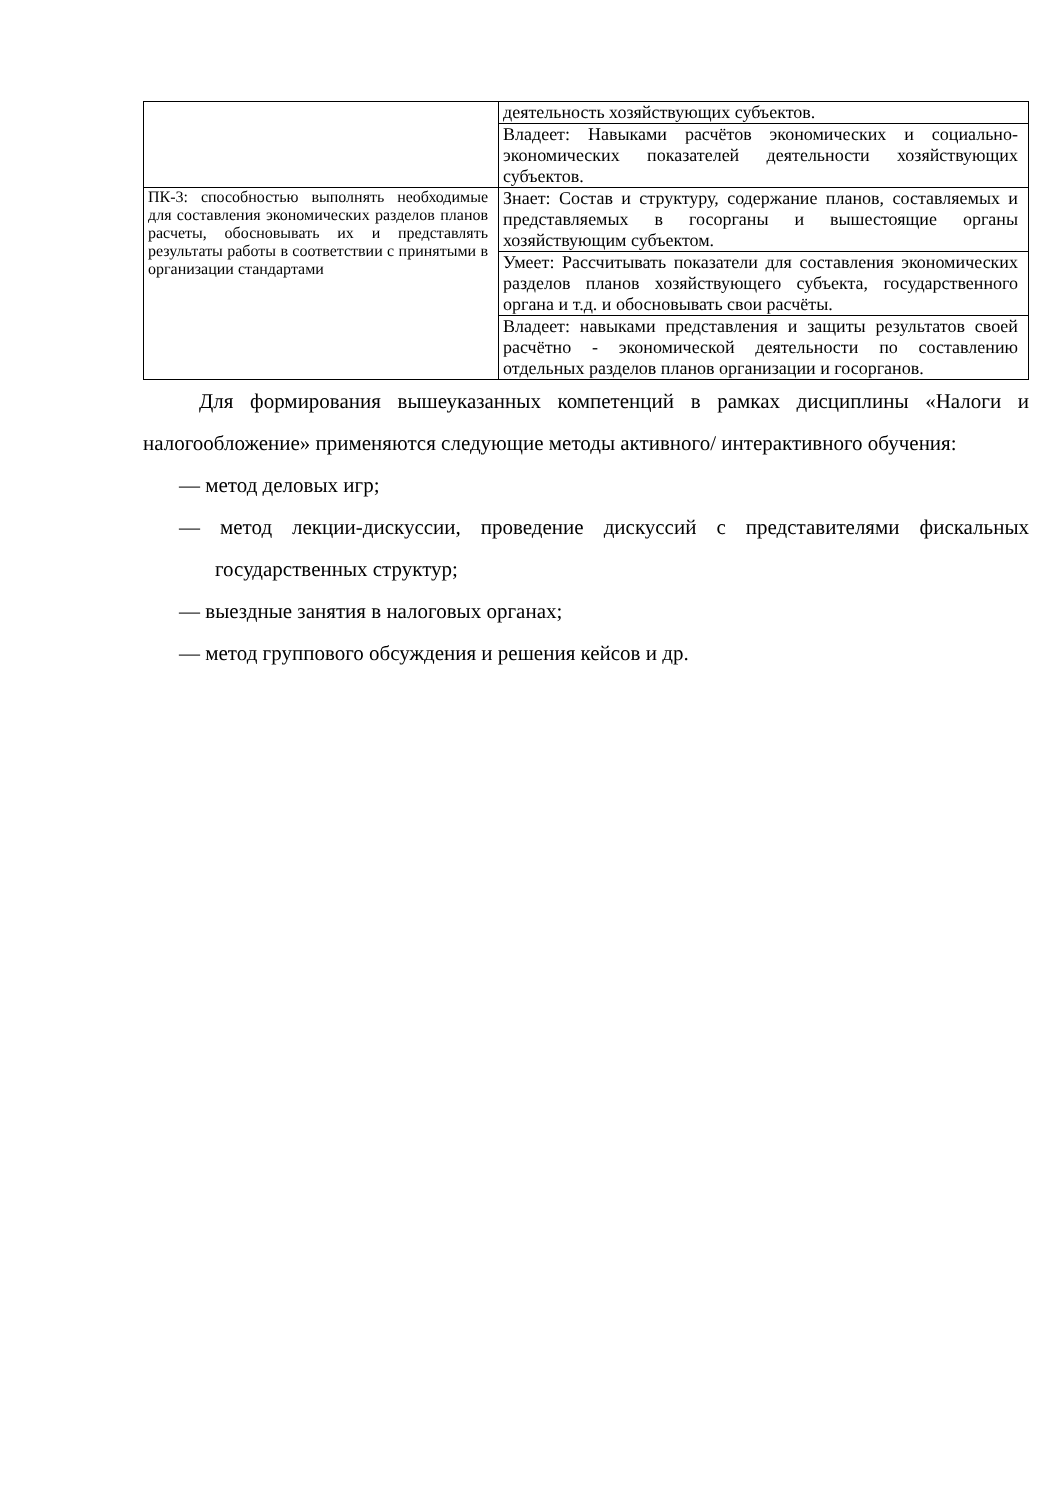| | деятельность хозяйствующих субъектов. |
| | Владеет: Навыками расчётов экономических и социально-экономических показателей деятельности хозяйствующих субъектов. |
| ПК-3: способностью выполнять необходимые для составления экономических разделов планов расчеты, обосновывать их и представлять результаты работы в соответствии с принятыми в организации стандартами | Знает: Состав и структуру, содержание планов, составляемых и представляемых в госорганы и вышестоящие органы хозяйствующим субъектом. |
| | Умеет: Рассчитывать показатели для составления экономических разделов планов хозяйствующего субъекта, государственного органа и т.д. и обосновывать свои расчёты. |
| | Владеет: навыками представления и защиты результатов своей расчётно - экономической деятельности по составлению отдельных разделов планов организации и госорганов. |
Для формирования вышеуказанных компетенций в рамках дисциплины «Налоги и налогообложение» применяются следующие методы активного/ интерактивного обучения:
— метод деловых игр;
— метод лекции-дискуссии, проведение дискуссий с представителями фискальных государственных структур;
— выездные занятия в налоговых органах;
— метод группового обсуждения и решения кейсов и др.